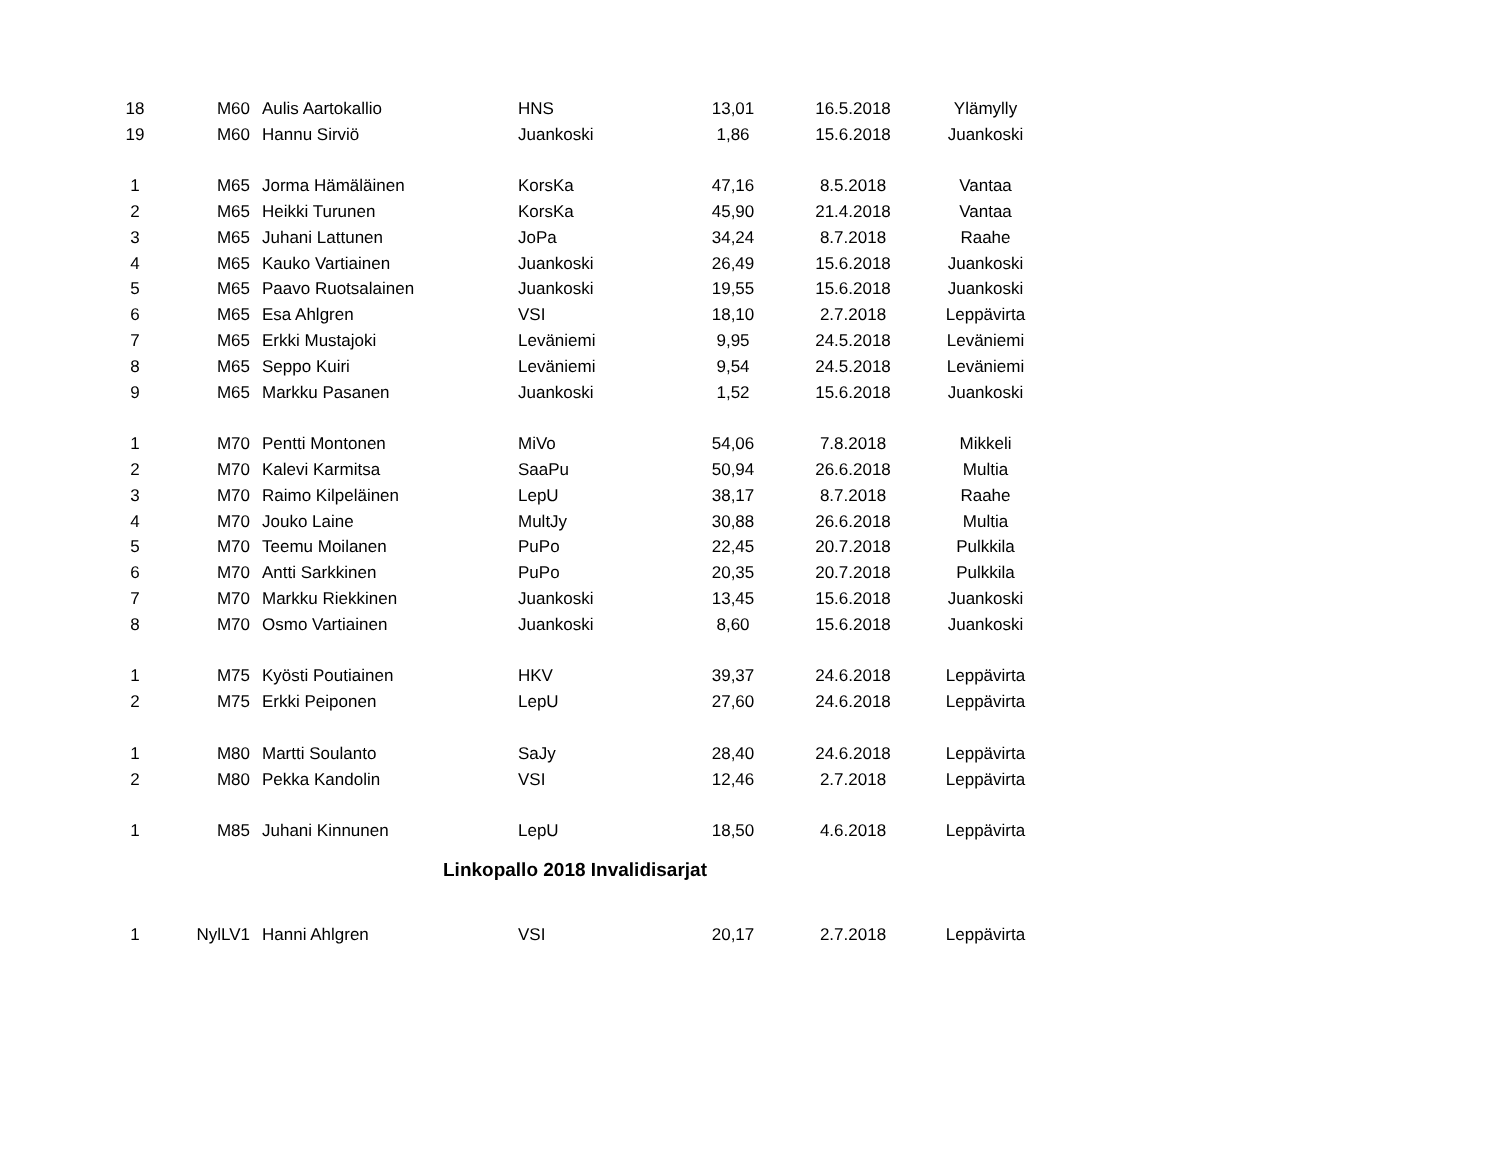| 18 | M60 | Aulis Aartokallio | HNS | 13,01 | 16.5.2018 | Ylämylly |
| 19 | M60 | Hannu Sirviö | Juankoski | 1,86 | 15.6.2018 | Juankoski |
| 1 | M65 | Jorma Hämäläinen | KorsKa | 47,16 | 8.5.2018 | Vantaa |
| 2 | M65 | Heikki Turunen | KorsKa | 45,90 | 21.4.2018 | Vantaa |
| 3 | M65 | Juhani Lattunen | JoPa | 34,24 | 8.7.2018 | Raahe |
| 4 | M65 | Kauko Vartiainen | Juankoski | 26,49 | 15.6.2018 | Juankoski |
| 5 | M65 | Paavo Ruotsalainen | Juankoski | 19,55 | 15.6.2018 | Juankoski |
| 6 | M65 | Esa Ahlgren | VSI | 18,10 | 2.7.2018 | Leppävirta |
| 7 | M65 | Erkki Mustajoki | Leväniemi | 9,95 | 24.5.2018 | Leväniemi |
| 8 | M65 | Seppo Kuiri | Leväniemi | 9,54 | 24.5.2018 | Leväniemi |
| 9 | M65 | Markku Pasanen | Juankoski | 1,52 | 15.6.2018 | Juankoski |
| 1 | M70 | Pentti Montonen | MiVo | 54,06 | 7.8.2018 | Mikkeli |
| 2 | M70 | Kalevi Karmitsa | SaaPu | 50,94 | 26.6.2018 | Multia |
| 3 | M70 | Raimo Kilpeläinen | LepU | 38,17 | 8.7.2018 | Raahe |
| 4 | M70 | Jouko Laine | MultJy | 30,88 | 26.6.2018 | Multia |
| 5 | M70 | Teemu Moilanen | PuPo | 22,45 | 20.7.2018 | Pulkkila |
| 6 | M70 | Antti Sarkkinen | PuPo | 20,35 | 20.7.2018 | Pulkkila |
| 7 | M70 | Markku Riekkinen | Juankoski | 13,45 | 15.6.2018 | Juankoski |
| 8 | M70 | Osmo Vartiainen | Juankoski | 8,60 | 15.6.2018 | Juankoski |
| 1 | M75 | Kyösti Poutiainen | HKV | 39,37 | 24.6.2018 | Leppävirta |
| 2 | M75 | Erkki Peiponen | LepU | 27,60 | 24.6.2018 | Leppävirta |
| 1 | M80 | Martti Soulanto | SaJy | 28,40 | 24.6.2018 | Leppävirta |
| 2 | M80 | Pekka Kandolin | VSI | 12,46 | 2.7.2018 | Leppävirta |
| 1 | M85 | Juhani Kinnunen | LepU | 18,50 | 4.6.2018 | Leppävirta |
| Linkopallo 2018 Invalidisarjat | | | | | | |
| 1 | NylLV1 | Hanni Ahlgren | VSI | 20,17 | 2.7.2018 | Leppävirta |